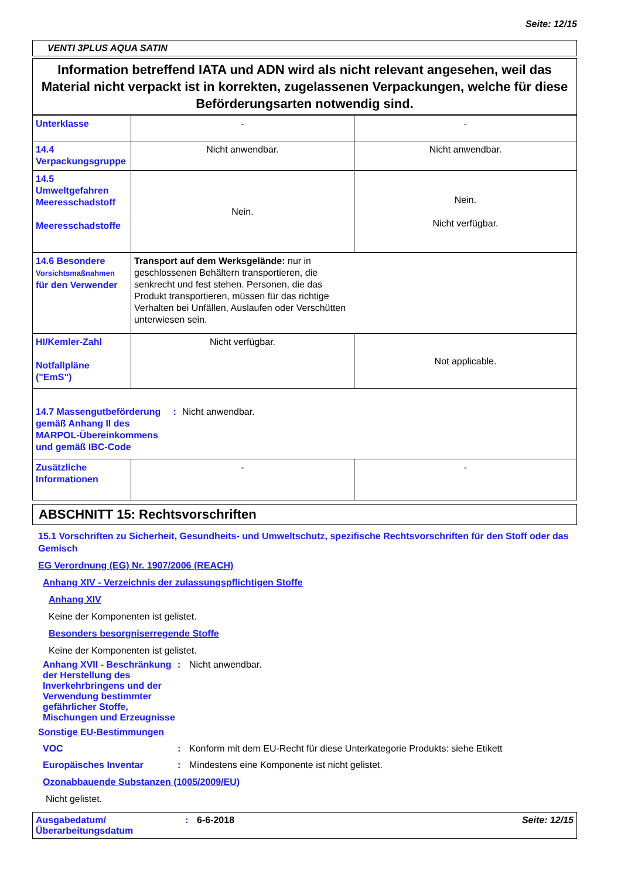Seite: 12/15
VENTI 3PLUS AQUA SATIN
Information betreffend IATA und ADN wird als nicht relevant angesehen, weil das Material nicht verpackt ist in korrekten, zugelassenen Verpackungen, welche für diese Beförderungsarten notwendig sind.
| Unterklasse | - | - |
| 14.4 Verpackungsgruppe | Nicht anwendbar. | Nicht anwendbar. |
| 14.5 Umweltgefahren Meeresschadstoff Meeresschadstoffe | Nein. | Nein. Nicht verfügbar. |
| 14.6 Besondere Vorsichtsmaßnahmen für den Verwender | Transport auf dem Werksgelände: nur in geschlossenen Behältern transportieren, die senkrecht und fest stehen. Personen, die das Produkt transportieren, müssen für das richtige Verhalten bei Unfällen, Auslaufen oder Verschütten unterwiesen sein. | |
| HI/Kemler-Zahl Notfallpläne ("EmS") | Nicht verfügbar. | Not applicable. |
| 14.7 Massengutbeförderung gemäß Anhang II des MARPOL-Übereinkommens und gemäß IBC-Code : Nicht anwendbar. | | |
| Zusätzliche Informationen | - | - |
ABSCHNITT 15: Rechtsvorschriften
15.1 Vorschriften zu Sicherheit, Gesundheits- und Umweltschutz, spezifische Rechtsvorschriften für den Stoff oder das Gemisch
EG Verordnung (EG) Nr. 1907/2006 (REACH)
Anhang XIV - Verzeichnis der zulassungspflichtigen Stoffe
Anhang XIV
Keine der Komponenten ist gelistet.
Besonders besorgniserregende Stoffe
Keine der Komponenten ist gelistet.
Anhang XVII - Beschränkung der Herstellung des Inverkehrbringens und der Verwendung bestimmter gefährlicher Stoffe, Mischungen und Erzeugnisse
: Nicht anwendbar.
Sonstige EU-Bestimmungen
VOC : Konform mit dem EU-Recht für diese Unterkategorie Produkts: siehe Etikett
Europäisches Inventar : Mindestens eine Komponente ist nicht gelistet.
Ozonabbauende Substanzen (1005/2009/EU)
Nicht gelistet.
Ausgabedatum/ Überarbeitungsdatum
: 6-6-2018 Seite: 12/15